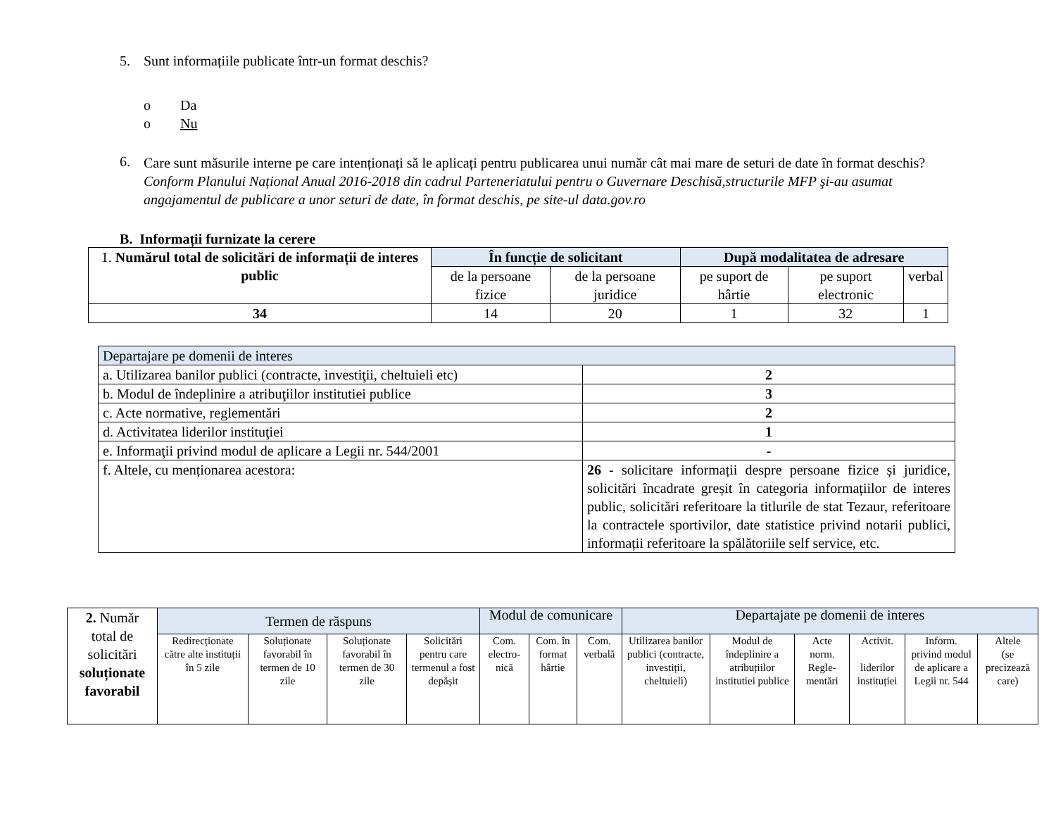5. Sunt informațiile publicate într-un format deschis?
o Da
o Nu
6.
Care sunt măsurile interne pe care intenționați să le aplicați pentru publicarea unui număr cât mai mare de seturi de date în format deschis?
Conform Planului Național Anual 2016-2018 din cadrul Parteneriatului pentru o Guvernare Deschisă,structurile MFP şi-au asumat angajamentul de publicare a unor seturi de date, în format deschis, pe site-ul data.gov.ro
B. Informații furnizate la cerere
| 1. Numărul total de solicitări de informații de interes public | În funcție de solicitant | | După modalitatea de adresare | | |
| | de la persoane fizice | de la persoane juridice | pe suport de hârtie | pe suport electronic | verbal |
| 34 | 14 | 20 | 1 | 32 | 1 |
| Departajare pe domenii de interes | |
| a. Utilizarea banilor publici (contracte, investiţii, cheltuieli etc) | 2 |
| b. Modul de îndeplinire a atribuţiilor institutiei publice | 3 |
| c. Acte normative, reglementări | 2 |
| d. Activitatea liderilor instituţiei | 1 |
| e. Informaţii privind modul de aplicare a Legii nr. 544/2001 | - |
| f. Altele, cu menționarea acestora: | 26 - solicitare informații despre persoane fizice și juridice, solicitări încadrate greșit în categoria informațiilor de interes public, solicitări referitoare la titlurile de stat Tezaur, referitoare la contractele sportivilor, date statistice privind notarii publici, informații referitoare la spălătoriile self service, etc. |
| 2. Număr total de solicitări soluționate favorabil | Termen de răspuns | | | | Modul de comunicare | | | Departajate pe domenii de interes | | | | | |
| | Redirecționate către alte instituții în 5 zile | Soluționate favorabil în termen de 10 zile | Soluționate favorabil în termen de 30 zile | Solicitări pentru care termenul a fost depășit | Com. electro-nică | Com. în format hârtie | Com. verbală | Utilizarea banilor publici (contracte, investiții, cheltuieli) | Modul de îndeplinire a atribuțiilor institutiei publice | Acte norm. Regle-mentări | Activit. liderilor instituției | Inform. privind modul de aplicare a Legii nr. 544 | Altele (se precizează care) |